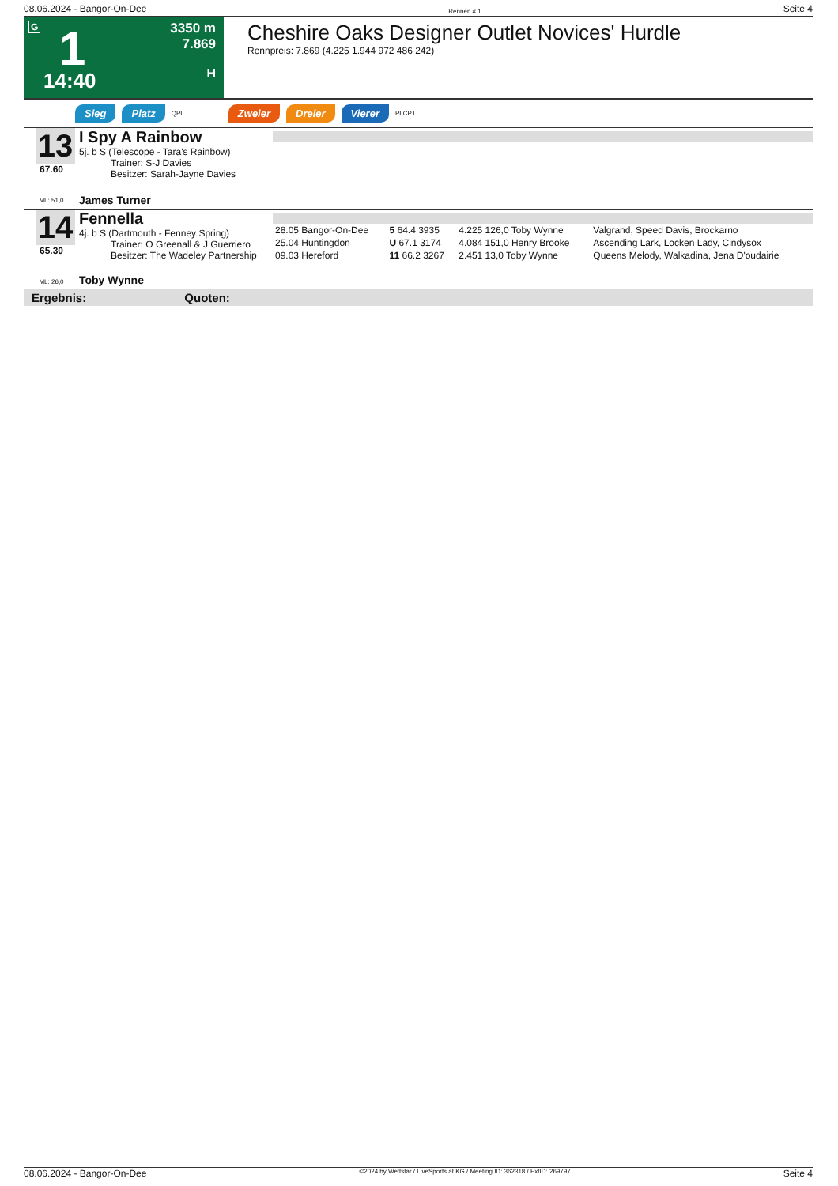08.06.2024 - Bangor-On-Dee Rennen # 1 Seite 4
G 1
14:40
3350 m
7.869
H
Cheshire Oaks Designer Outlet Novices' Hurdle
Rennpreis: 7.869 (4.225 1.944 972 486 242)
Sieg Platz QPL Zweier Dreier Vierer PLCPT
13
67.60
ML: 51,0
I Spy A Rainbow
5j. b S (Telescope - Tara's Rainbow)
Trainer: S-J Davies
Besitzer: Sarah-Jayne Davies
James Turner
14
65.30
ML: 26,0
Fennella
4j. b S (Dartmouth - Fenney Spring)
Trainer: O Greenall & J Guerriero
Besitzer: The Wadeley Partnership
Toby Wynne
| 28.05 Bangor-On-Dee | 5 64.4 3935 | 4.225 126,0 Toby Wynne | Valgrand, Speed Davis, Brockarno |
| 25.04 Huntingdon | U 67.1 3174 | 4.084 151,0 Henry Brooke | Ascending Lark, Locken Lady, Cindysox |
| 09.03 Hereford | 11 66.2 3267 | 2.451 13,0 Toby Wynne | Queens Melody, Walkadina, Jena D'oudairie |
Ergebnis: Quoten:
08.06.2024 - Bangor-On-Dee ©2024 by Wettstar / LiveSports.at KG / Meeting ID: 362318 / ExtID: 269797 Seite 4